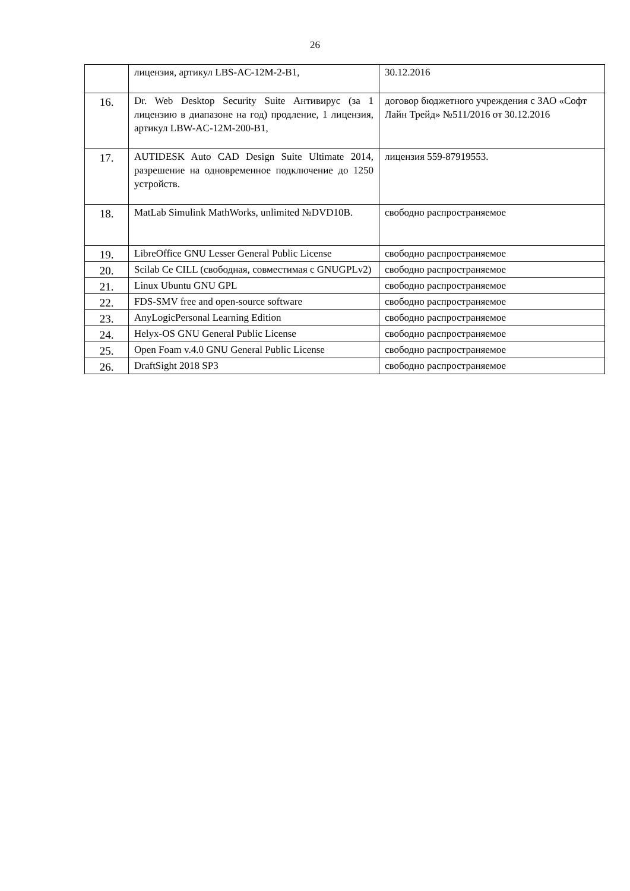26
| | лицензия, артикул LBS-AC-12M-2-B1, | 30.12.2016 |
| 16. | Dr. Web Desktop Security Suite Антивирус (за 1 лицензию в диапазоне на год) продление, 1 лицензия, артикул LBW-AC-12M-200-B1, | договор бюджетного учреждения с ЗАО «Софт Лайн Трейд» №511/2016 от 30.12.2016 |
| 17. | AUTIDESK Auto CAD Design Suite Ultimate 2014, разрешение на одновременное подключение до 1250 устройств. | лицензия 559-87919553. |
| 18. | MatLab Simulink MathWorks, unlimited №DVD10B. | свободно распространяемое |
| 19. | LibreOffice GNU Lesser General Public License | свободно распространяемое |
| 20. | Scilab Ce CILL (свободная, совместимая с GNUGPLv2) | свободно распространяемое |
| 21. | Linux Ubuntu GNU GPL | свободно распространяемое |
| 22. | FDS-SMV free and open-source software | свободно распространяемое |
| 23. | AnyLogicPersonal Learning Edition | свободно распространяемое |
| 24. | Helyx-OS GNU General Public License | свободно распространяемое |
| 25. | Open Foam v.4.0 GNU General Public License | свободно распространяемое |
| 26. | DraftSight 2018 SP3 | свободно распространяемое |